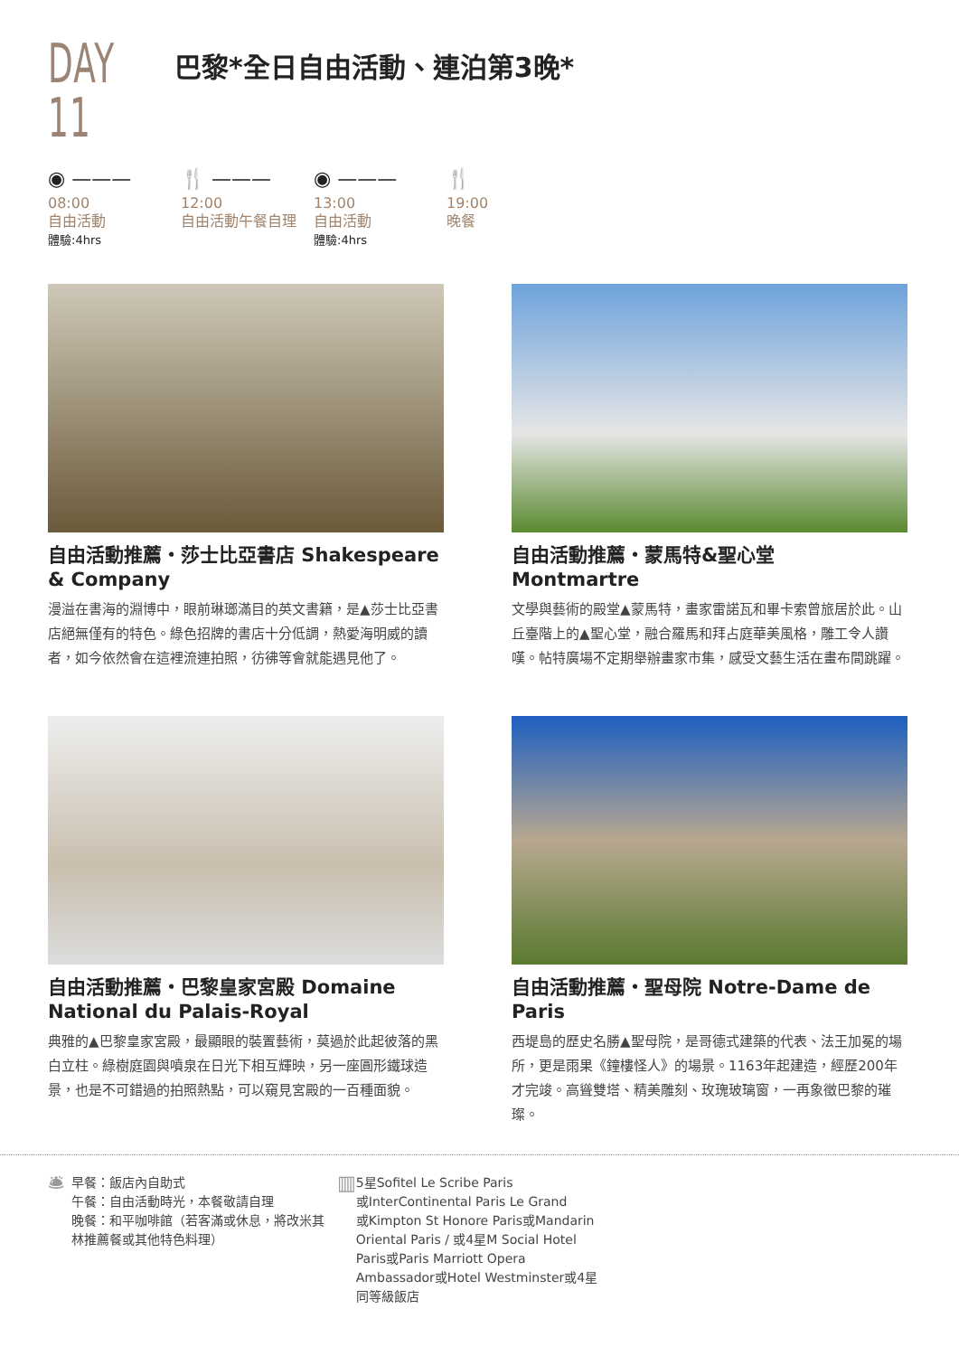DAY 11
巴黎*全日自由活動、連泊第3晚*
◉ ———
08:00
自由活動
體驗:4hrs
🍴 ———
12:00
自由活動午餐自理
◉ ———
13:00
自由活動
體驗:4hrs
🍴
19:00
晚餐
自由活動推薦・莎士比亞書店 Shakespeare & Company
漫溢在書海的淵博中，眼前琳瑯滿目的英文書籍，是▲莎士比亞書店絕無僅有的特色。綠色招牌的書店十分低調，熱愛海明威的讀者，如今依然會在這裡流連拍照，彷彿等會就能遇見他了。
自由活動推薦・蒙馬特&聖心堂 Montmartre
文學與藝術的殿堂▲蒙馬特，畫家雷諾瓦和畢卡索曾旅居於此。山丘臺階上的▲聖心堂，融合羅馬和拜占庭華美風格，雕工令人讚嘆。帖特廣場不定期舉辦畫家市集，感受文藝生活在畫布間跳躍。
自由活動推薦・巴黎皇家宮殿 Domaine National du Palais-Royal
典雅的▲巴黎皇家宮殿，最顯眼的裝置藝術，莫過於此起彼落的黑白立柱。綠樹庭園與噴泉在日光下相互輝映，另一座圓形鐵球造景，也是不可錯過的拍照熱點，可以窺見宮殿的一百種面貌。
自由活動推薦・聖母院 Notre-Dame de Paris
西堤島的歷史名勝▲聖母院，是哥德式建築的代表、法王加冕的場所，更是雨果《鐘樓怪人》的場景。1163年起建造，經歷200年才完竣。高聳雙塔、精美雕刻、玫瑰玻璃窗，一再象徵巴黎的璀璨。
🛎 早餐：飯店內自助式
午餐：自由活動時光，本餐敬請自理
晚餐：和平咖啡館（若客滿或休息，將改米其林推薦餐或其他特色料理）
▥ 5星Sofitel Le Scribe Paris
或InterContinental Paris Le Grand
或Kimpton St Honore Paris或Mandarin Oriental Paris / 或4星M Social Hotel Paris或Paris Marriott Opera Ambassador或Hotel Westminster或4星同等級飯店